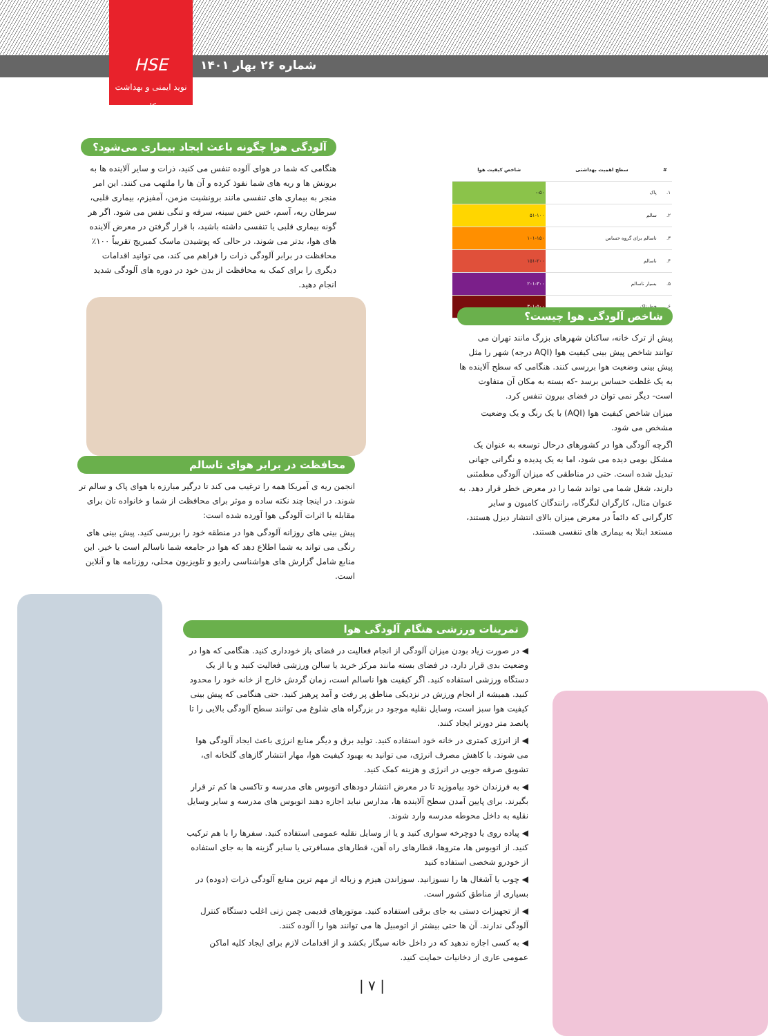HSE
نوید ایمنی و بهداشت کار
شماره ۲۶ بهار ۱۴۰۱
آلودگی هوا چگونه باعث ایجاد بیماری می‌شود؟
هنگامی که شما در هوای آلوده تنفس می کنید، ذرات و سایر آلاینده ها به برونش ها و ریه های شما نفوذ کرده و آن ها را ملتهب می کنند. این امر منجر به بیماری های تنفسی مانند برونشیت مزمن، آمفیزم، بیماری قلبی، سرطان ریه، آسم، خس خس سینه، سرفه و تنگی نفس می شود. اگر هر گونه بیماری قلبی یا تنفسی داشته باشید، با قرار گرفتن در معرض آلاینده های هوا، بدتر می شوند. در حالی که پوشیدن ماسک کمبریج تقریباً ۱۰۰٪ محافظت در برابر آلودگی ذرات را فراهم می کند، می توانید اقدامات دیگری را برای کمک به محافظت از بدن خود در دوره های آلودگی شدید انجام دهید.
| # | سطح اهمیت بهداشتی | شاخص کیفیت هوا |
| --- | --- | --- |
| ۱. | پاک | ۰-۵۰ |
| ۲. | سالم | ۵۱-۱۰۰ |
| ۳. | ناسالم برای گروه حساس | ۱۰۱-۱۵۰ |
| ۴. | ناسالم | ۱۵۱-۲۰۰ |
| ۵. | بسیار ناسالم | ۲۰۱-۳۰۰ |
| ۶. | خطرناک | ۳۰۱-۵۰۰ |
شاخص آلودگی هوا چیست؟
پیش از ترک خانه، ساکنان شهرهای بزرگ مانند تهران می توانند شاخص پیش بینی کیفیت هوا (AQI درجه) شهر را مثل پیش بینی وضعیت هوا بررسی کنند. هنگامی که سطح آلاینده ها به یک غلظت حساس برسد -که بسته به مکان آن متفاوت است- دیگر نمی توان در فضای بیرون تنفس کرد.
میزان شاخص کیفیت هوا (AQI) با یک رنگ و یک وضعیت مشخص می شود.
اگرچه آلودگی هوا در کشورهای درحال توسعه به عنوان یک مشکل بومی دیده می شود، اما به یک پدیده و نگرانی جهانی تبدیل شده است. حتی در مناطقی که میزان آلودگی مطمئنی دارند، شغل شما می تواند شما را در معرض خطر قرار دهد. به عنوان مثال، کارگران لنگرگاه، رانندگان کامیون و سایر کارگرانی که دائماً در معرض میزان بالای انتشار دیزل هستند، مستعد ابتلا به بیماری های تنفسی هستند.
محافظت در برابر هوای ناسالم
انجمن ریه ی آمریکا همه را ترغیب می کند تا درگیر مبارزه با هوای پاک و سالم تر شوند. در اینجا چند نکته ساده و موثر برای محافظت از شما و خانواده تان برای مقابله با اثرات آلودگی هوا آورده شده است:
پیش بینی های روزانه آلودگی هوا در منطقه خود را بررسی کنید. پیش بینی های رنگی می تواند به شما اطلاع دهد که هوا در جامعه شما ناسالم است یا خیر. این منابع شامل گزارش های هواشناسی رادیو و تلویزیون محلی، روزنامه ها و آنلاین است.
تمرینات ورزشی هنگام آلودگی هوا
◀ در صورت زیاد بودن میزان آلودگی از انجام فعالیت در فضای باز خودداری کنید. هنگامی که هوا در وضعیت بدی قرار دارد، در فضای بسته مانند مرکز خرید یا سالن ورزشی فعالیت کنید و یا از یک دستگاه ورزشی استفاده کنید. اگر کیفیت هوا ناسالم است، زمان گردش خارج از خانه خود را محدود کنید. همیشه از انجام ورزش در نزدیکی مناطق پر رفت و آمد پرهیز کنید. حتی هنگامی که پیش بینی کیفیت هوا سبز است، وسایل نقلیه موجود در بزرگراه های شلوغ می توانند سطح آلودگی بالایی را تا پانصد متر دورتر ایجاد کنند.
◀ از انرژی کمتری در خانه خود استفاده کنید. تولید برق و دیگر منابع انرژی باعث ایجاد آلودگی هوا می شوند. با کاهش مصرف انرژی، می توانید به بهبود کیفیت هوا، مهار انتشار گازهای گلخانه ای، تشویق صرفه جویی در انرژی و هزینه کمک کنید.
◀ به فرزندان خود بیاموزید تا در معرض انتشار دودهای اتوبوس های مدرسه و تاکسی ها کم تر قرار بگیرند. برای پایین آمدن سطح آلاینده ها، مدارس نباید اجازه دهند اتوبوس های مدرسه و سایر وسایل نقلیه به داخل محوطه مدرسه وارد شوند.
◀ پیاده روی یا دوچرخه سواری کنید و یا از وسایل نقلیه عمومی استفاده کنید. سفرها را با هم ترکیب کنید. از اتوبوس ها، متروها، قطارهای راه آهن، قطارهای مسافرتی یا سایر گزینه ها به جای استفاده از خودرو شخصی استفاده کنید
◀ چوب یا آشغال ها را نسوزانید. سوزاندن هیزم و زباله از مهم ترین منابع آلودگی ذرات (دوده) در بسیاری از مناطق کشور است.
◀ از تجهیزات دستی به جای برقی استفاده کنید. موتورهای قدیمی چمن زنی اغلب دستگاه کنترل آلودگی ندارند. آن ها حتی بیشتر از اتومبیل ها می توانند هوا را آلوده کنند.
◀ به کسی اجازه ندهید که در داخل خانه سیگار بکشد و از اقدامات لازم برای ایجاد کلیه اماکن عمومی عاری از دخانیات حمایت کنید.
| ۷ |